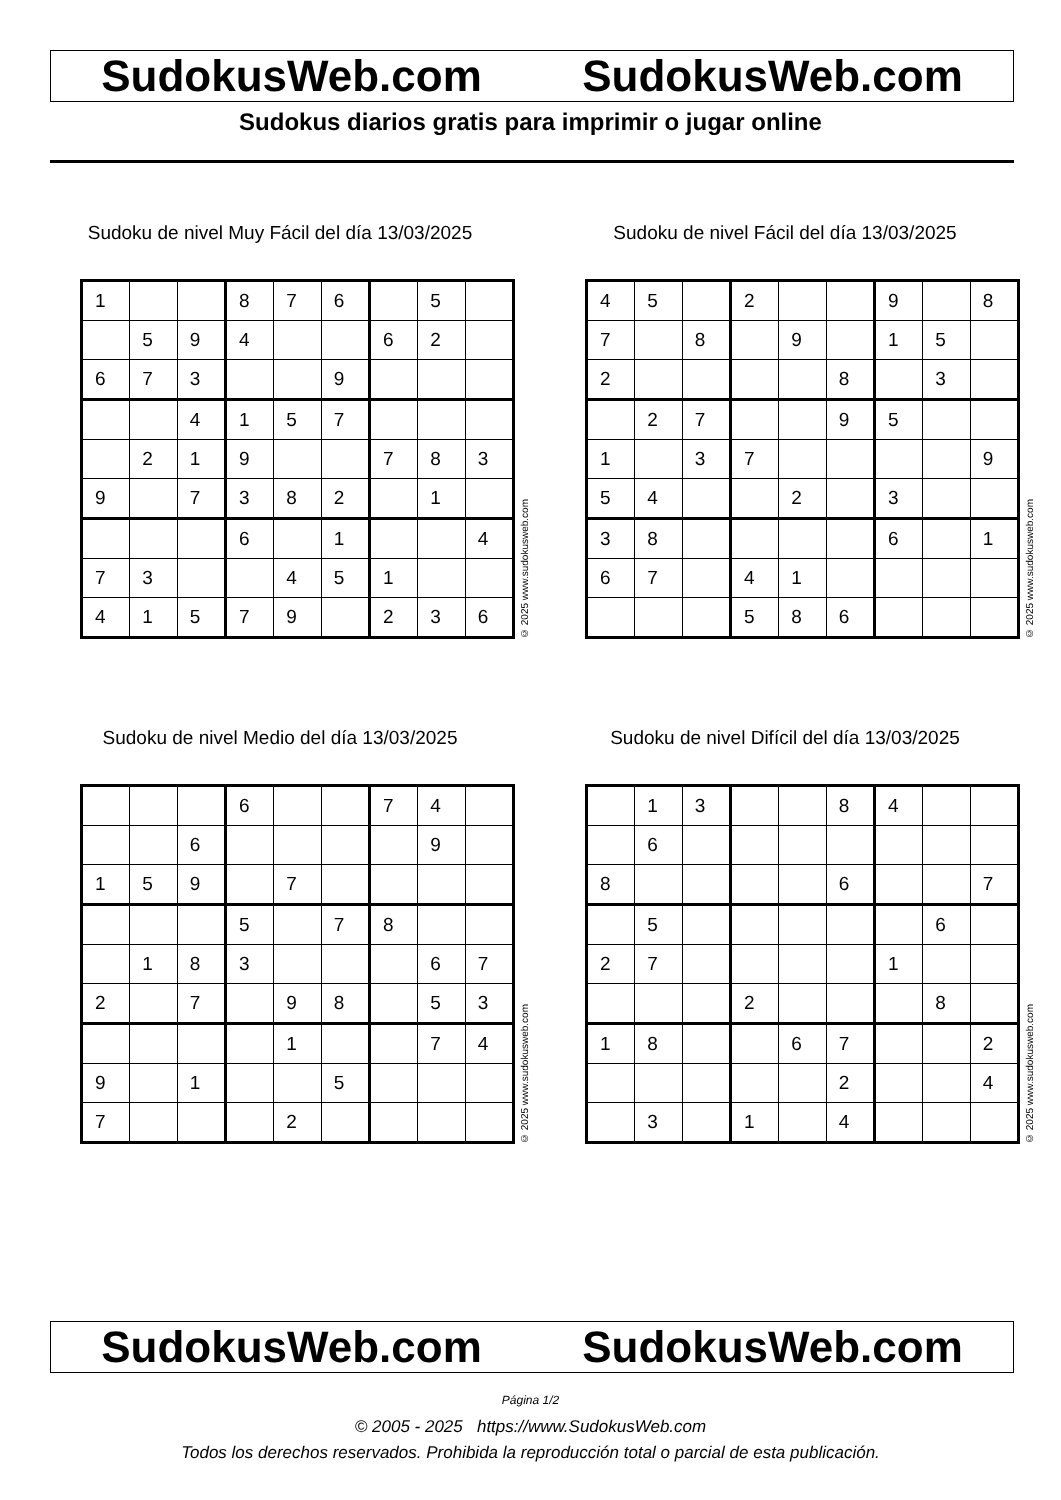SudokusWeb.com SudokusWeb.com
Sudokus diarios gratis para imprimir o jugar online
Sudoku de nivel Muy Fácil del día 13/03/2025
| 1 | | | 8 | 7 | 6 | | 5 | |
| | 5 | 9 | 4 | | | 6 | 2 | |
| 6 | 7 | 3 | | | 9 | | | |
| | | 4 | 1 | 5 | 7 | | | |
| | 2 | 1 | 9 | | | 7 | 8 | 3 |
| 9 | | 7 | 3 | 8 | 2 | | 1 | |
| | | | 6 | | 1 | | | 4 |
| 7 | 3 | | | 4 | 5 | 1 | | |
| 4 | 1 | 5 | 7 | 9 | | 2 | 3 | 6 |
© 2025 www.sudokusweb.com
Sudoku de nivel Fácil del día 13/03/2025
| 4 | 5 | | 2 | | | 9 | | 8 |
| 7 | | 8 | | 9 | | 1 | 5 | |
| 2 | | | | | 8 | | 3 | |
| | 2 | 7 | | | 9 | 5 | | |
| 1 | | 3 | 7 | | | | | 9 |
| 5 | 4 | | | 2 | | 3 | | |
| 3 | 8 | | | | | 6 | | 1 |
| 6 | 7 | | 4 | 1 | | | | |
| | | | 5 | 8 | 6 | | | |
© 2025 www.sudokusweb.com
Sudoku de nivel Medio del día 13/03/2025
| | | | 6 | | | 7 | 4 | |
| | | 6 | | | | | 9 | |
| 1 | 5 | 9 | | 7 | | | | |
| | | | 5 | | 7 | 8 | | |
| | 1 | 8 | 3 | | | | 6 | 7 |
| 2 | | 7 | | 9 | 8 | | 5 | 3 |
| | | | | 1 | | | 7 | 4 |
| 9 | | 1 | | | 5 | | | |
| 7 | | | | 2 | | | | |
© 2025 www.sudokusweb.com
Sudoku de nivel Difícil del día 13/03/2025
| | 1 | 3 | | | 8 | 4 | | |
| | 6 | | | | | | | |
| 8 | | | | | 6 | | | 7 |
| | 5 | | | | | | 6 | |
| 2 | 7 | | | | | 1 | | |
| | | | 2 | | | | 8 | |
| 1 | 8 | | | 6 | 7 | | | 2 |
| | | | | | 2 | | | 4 |
| | 3 | | 1 | | 4 | | | |
© 2025 www.sudokusweb.com
SudokusWeb.com SudokusWeb.com
Página 1/2
© 2005 - 2025 https://www.SudokusWeb.com
Todos los derechos reservados. Prohibida la reproducción total o parcial de esta publicación.